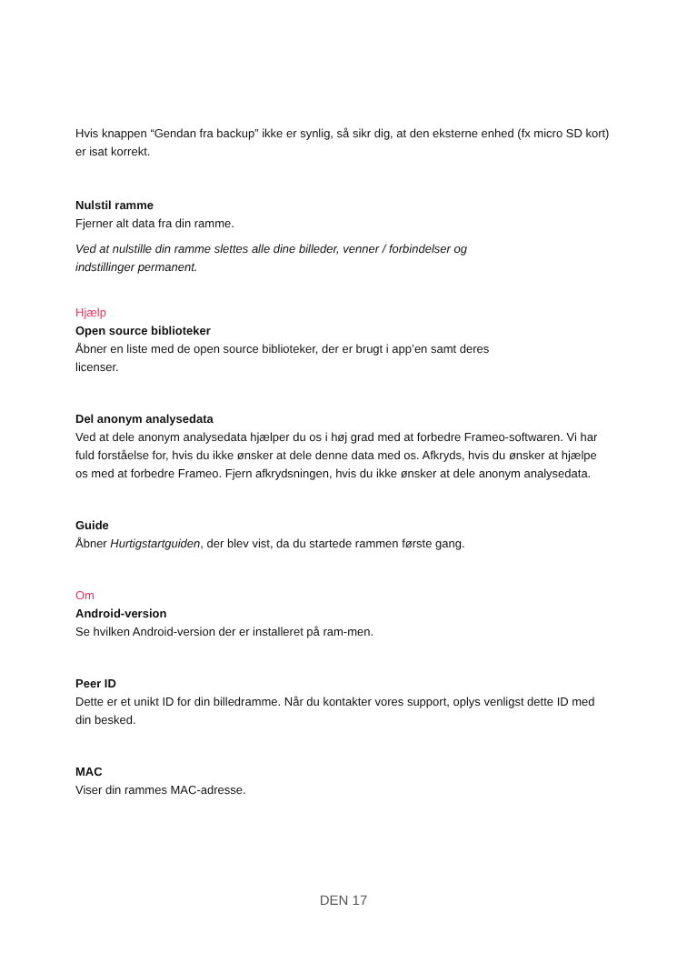Hvis knappen “Gendan fra backup” ikke er synlig, så sikr dig, at den eksterne enhed (fx micro SD kort) er isat korrekt.
Nulstil ramme
Fjerner alt data fra din ramme.
Ved at nulstille din ramme slettes alle dine billeder, venner / forbindelser og indstillinger permanent.
Hjælp
Open source biblioteker
Åbner en liste med de open source biblioteker, der er brugt i app’en samt deres licenser.
Del anonym analysedata
Ved at dele anonym analysedata hjælper du os i høj grad med at forbedre Frameo-softwaren. Vi har fuld forståelse for, hvis du ikke ønsker at dele denne data med os. Afkryds, hvis du ønsker at hjælpe os med at forbedre Frameo. Fjern afkrydsningen, hvis du ikke ønsker at dele anonym analysedata.
Guide
Åbner Hurtigstartguiden, der blev vist, da du startede rammen første gang.
Om
Android-version
Se hvilken Android-version der er installeret på ram-men.
Peer ID
Dette er et unikt ID for din billedramme. Når du kontakter vores support, oplys venligst dette ID med din besked.
MAC
Viser din rammes MAC-adresse.
DEN 17